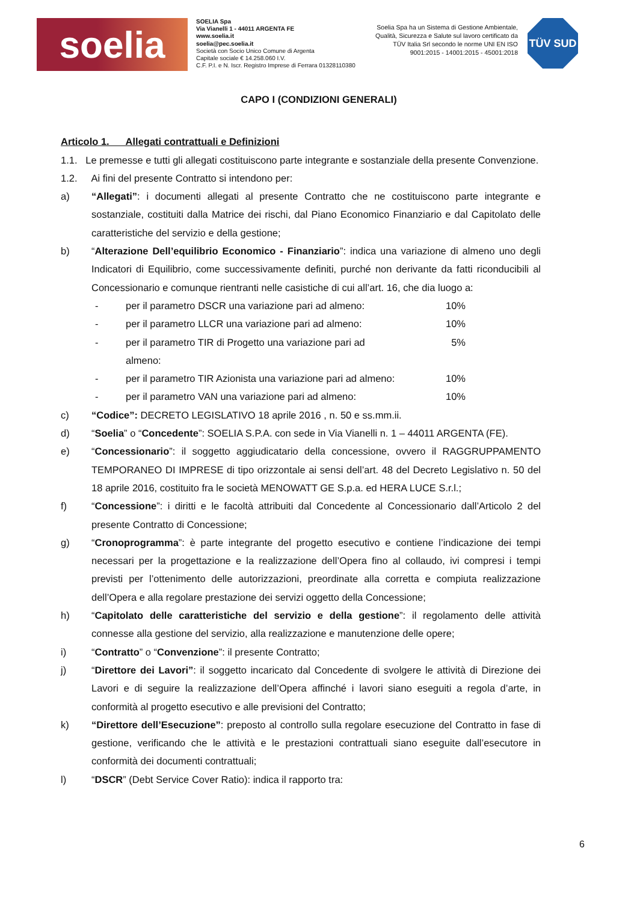soelia
SOELIA Spa
Via Vianelli 1 - 44011 ARGENTA FE
www.soelia.it
soelia@pec.soelia.it
Società con Socio Unico Comune di Argenta
Capitale sociale € 14.258.060 I.V.
C.F. P.I. e N. Iscr. Registro Imprese di Ferrara 01328110380
Soelia Spa ha un Sistema di Gestione Ambientale, Qualità, Sicurezza e Salute sul lavoro certificato da TÜV Italia Srl secondo le norme UNI EN ISO 9001:2015 - 14001:2015 - 45001:2018
TÜV SUD
CAPO I (CONDIZIONI GENERALI)
Articolo 1. Allegati contrattuali e Definizioni
1.1. Le premesse e tutti gli allegati costituiscono parte integrante e sostanziale della presente Convenzione.
1.2. Ai fini del presente Contratto si intendono per:
a) “Allegati”: i documenti allegati al presente Contratto che ne costituiscono parte integrante e sostanziale, costituiti dalla Matrice dei rischi, dal Piano Economico Finanziario e dal Capitolato delle caratteristiche del servizio e della gestione;
b) “Alterazione Dell’equilibrio Economico - Finanziario”: indica una variazione di almeno uno degli Indicatori di Equilibrio, come successivamente definiti, purché non derivante da fatti riconducibili al Concessionario e comunque rientranti nelle casistiche di cui all’art. 16, che dia luogo a:
- per il parametro DSCR una variazione pari ad almeno: 10%
- per il parametro LLCR una variazione pari ad almeno: 10%
- per il parametro TIR di Progetto una variazione pari ad almeno: 5%
- per il parametro TIR Azionista una variazione pari ad almeno: 10%
- per il parametro VAN una variazione pari ad almeno: 10%
c) “Codice”: DECRETO LEGISLATIVO 18 aprile 2016 , n. 50 e ss.mm.ii.
d) “Soelia” o “Concedente”: SOELIA S.P.A. con sede in Via Vianelli n. 1 – 44011 ARGENTA (FE).
e) “Concessionario”: il soggetto aggiudicatario della concessione, ovvero il RAGGRUPPAMENTO TEMPORANEO DI IMPRESE di tipo orizzontale ai sensi dell’art. 48 del Decreto Legislativo n. 50 del 18 aprile 2016, costituito fra le società MENOWATT GE S.p.a. ed HERA LUCE S.r.l.;
f) “Concessione”: i diritti e le facoltà attribuiti dal Concedente al Concessionario dall’Articolo 2 del presente Contratto di Concessione;
g) “Cronoprogramma”: è parte integrante del progetto esecutivo e contiene l’indicazione dei tempi necessari per la progettazione e la realizzazione dell’Opera fino al collaudo, ivi compresi i tempi previsti per l’ottenimento delle autorizzazioni, preordinate alla corretta e compiuta realizzazione dell’Opera e alla regolare prestazione dei servizi oggetto della Concessione;
h) “Capitolato delle caratteristiche del servizio e della gestione”: il regolamento delle attività connesse alla gestione del servizio, alla realizzazione e manutenzione delle opere;
i) “Contratto” o “Convenzione”: il presente Contratto;
j) “Direttore dei Lavori”: il soggetto incaricato dal Concedente di svolgere le attività di Direzione dei Lavori e di seguire la realizzazione dell’Opera affinché i lavori siano eseguiti a regola d’arte, in conformità al progetto esecutivo e alle previsioni del Contratto;
k) “Direttore dell’Esecuzione”: preposto al controllo sulla regolare esecuzione del Contratto in fase di gestione, verificando che le attività e le prestazioni contrattuali siano eseguite dall’esecutore in conformità dei documenti contrattuali;
l) “DSCR” (Debt Service Cover Ratio): indica il rapporto tra:
6